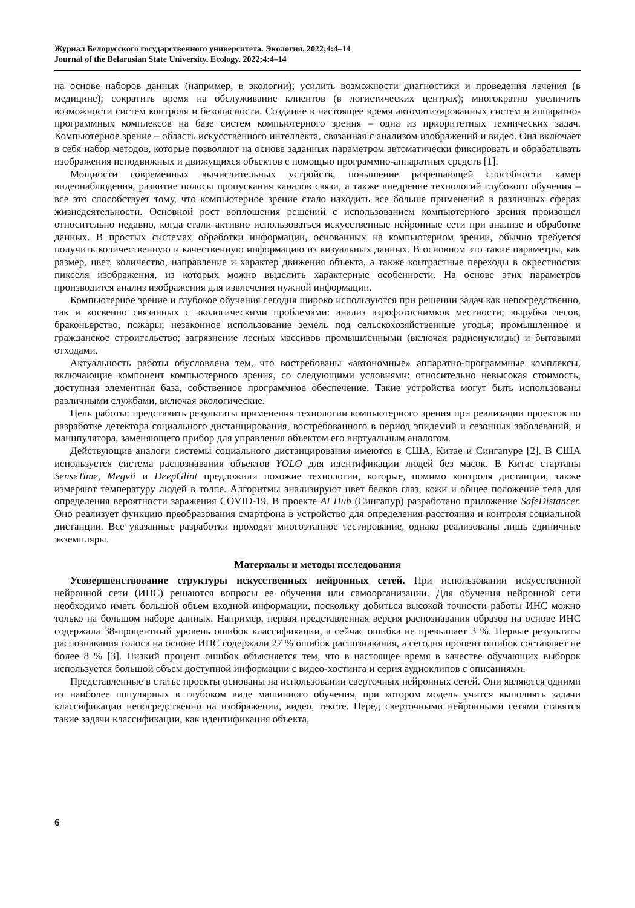Журнал Белорусского государственного университета. Экология. 2022;4:4–14
Journal of the Belarusian State University. Ecology. 2022;4:4–14
на основе наборов данных (например, в экологии); усилить возможности диагностики и проведения лечения (в медицине); сократить время на обслуживание клиентов (в логистических центрах); многократно увеличить возможности систем контроля и безопасности. Создание в настоящее время автоматизированных систем и аппаратно-программных комплексов на базе систем компьютерного зрения – одна из приоритетных технических задач. Компьютерное зрение – область искусственного интеллекта, связанная с анализом изображений и видео. Она включает в себя набор методов, которые позволяют на основе заданных параметром автоматически фиксировать и обрабатывать изображения неподвижных и движущихся объектов с помощью программно-аппаратных средств [1].
Мощности современных вычислительных устройств, повышение разрешающей способности камер видеонаблюдения, развитие полосы пропускания каналов связи, а также внедрение технологий глубокого обучения – все это способствует тому, что компьютерное зрение стало находить все больше применений в различных сферах жизнедеятельности. Основной рост воплощения решений с использованием компьютерного зрения произошел относительно недавно, когда стали активно использоваться искусственные нейронные сети при анализе и обработке данных. В простых системах обработки информации, основанных на компьютерном зрении, обычно требуется получить количественную и качественную информацию из визуальных данных. В основном это такие параметры, как размер, цвет, количество, направление и характер движения объекта, а также контрастные переходы в окрестностях пикселя изображения, из которых можно выделить характерные особенности. На основе этих параметров производится анализ изображения для извлечения нужной информации.
Компьютерное зрение и глубокое обучения сегодня широко используются при решении задач как непосредственно, так и косвенно связанных с экологическими проблемами: анализ аэрофотоснимков местности; вырубка лесов, браконьерство, пожары; незаконное использование земель под сельскохозяйственные угодья; промышленное и гражданское строительство; загрязнение лесных массивов промышленными (включая радионуклиды) и бытовыми отходами.
Актуальность работы обусловлена тем, что востребованы «автономные» аппаратно-программные комплексы, включающие компонент компьютерного зрения, со следующими условиями: относительно невысокая стоимость, доступная элементная база, собственное программное обеспечение. Такие устройства могут быть использованы различными службами, включая экологические.
Цель работы: представить результаты применения технологии компьютерного зрения при реализации проектов по разработке детектора социального дистанцирования, востребованного в период эпидемий и сезонных заболеваний, и манипулятора, заменяющего прибор для управления объектом его виртуальным аналогом.
Действующие аналоги системы социального дистанцирования имеются в США, Китае и Сингапуре [2]. В США используется система распознавания объектов YOLO для идентификации людей без масок. В Китае стартапы SenseTime, Megvii и DeepGlint предложили похожие технологии, которые, помимо контроля дистанции, также измеряют температуру людей в толпе. Алгоритмы анализируют цвет белков глаз, кожи и общее положение тела для определения вероятности заражения COVID-19. В проекте AI Hub (Сингапур) разработано приложение SafeDistancer. Оно реализует функцию преобразования смартфона в устройство для определения расстояния и контроля социальной дистанции. Все указанные разработки проходят многоэтапное тестирование, однако реализованы лишь единичные экземпляры.
Материалы и методы исследования
Усовершенствование структуры искусственных нейронных сетей. При использовании искусственной нейронной сети (ИНС) решаются вопросы ее обучения или самоорганизации. Для обучения нейронной сети необходимо иметь большой объем входной информации, поскольку добиться высокой точности работы ИНС можно только на большом наборе данных. Например, первая представленная версия распознавания образов на основе ИНС содержала 38-процентный уровень ошибок классификации, а сейчас ошибка не превышает 3 %. Первые результаты распознавания голоса на основе ИНС содержали 27 % ошибок распознавания, а сегодня процент ошибок составляет не более 8 % [3]. Низкий процент ошибок объясняется тем, что в настоящее время в качестве обучающих выборок используется большой объем доступной информации с видео-хостинга и серия аудиоклипов с описаниями.
Представленные в статье проекты основаны на использовании сверточных нейронных сетей. Они являются одними из наиболее популярных в глубоком виде машинного обучения, при котором модель учится выполнять задачи классификации непосредственно на изображении, видео, тексте. Перед сверточными нейронными сетями ставятся такие задачи классификации, как идентификация объекта,
6